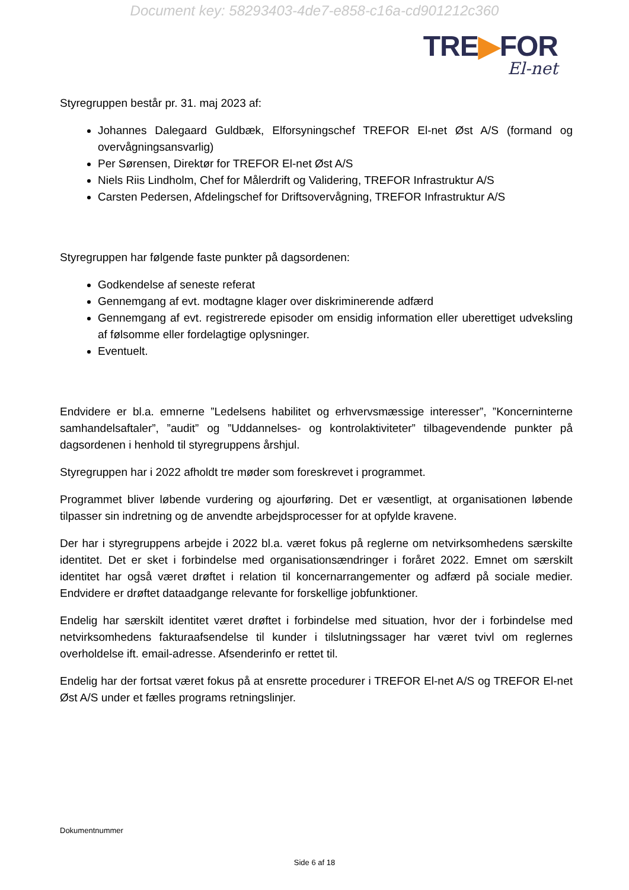Document key: 58293403-4de7-e858-c16a-cd901212c360
TRE▶FOR
El-net
Styregruppen består pr. 31. maj 2023 af:
Johannes Dalegaard Guldbæk, Elforsyningschef TREFOR El-net Øst A/S (formand og overvågningsansvarlig)
Per Sørensen, Direktør for TREFOR El-net Øst A/S
Niels Riis Lindholm, Chef for Målerdrift og Validering, TREFOR Infrastruktur A/S
Carsten Pedersen, Afdelingschef for Driftsovervågning, TREFOR Infrastruktur A/S
Styregruppen har følgende faste punkter på dagsordenen:
Godkendelse af seneste referat
Gennemgang af evt. modtagne klager over diskriminerende adfærd
Gennemgang af evt. registrerede episoder om ensidig information eller uberettiget udveksling af følsomme eller fordelagtige oplysninger.
Eventuelt.
Endvidere er bl.a. emnerne ”Ledelsens habilitet og erhvervsmæssige interesser”, ”Koncerninterne samhandelsaftaler”, ”audit” og ”Uddannelses- og kontrolaktiviteter” tilbagevendende punkter på dagsordenen i henhold til styregruppens årshjul.
Styregruppen har i 2022 afholdt tre møder som foreskrevet i programmet.
Programmet bliver løbende vurdering og ajourføring. Det er væsentligt, at organisationen løbende tilpasser sin indretning og de anvendte arbejdsprocesser for at opfylde kravene.
Der har i styregruppens arbejde i 2022 bl.a. været fokus på reglerne om netvirksomhedens særskilte identitet. Det er sket i forbindelse med organisationsændringer i foråret 2022. Emnet om særskilt identitet har også været drøftet i relation til koncernarrangementer og adfærd på sociale medier. Endvidere er drøftet dataadgange relevante for forskellige jobfunktioner.
Endelig har særskilt identitet været drøftet i forbindelse med situation, hvor der i forbindelse med netvirksomhedens fakturaafsendelse til kunder i tilslutningssager har været tvivl om reglernes overholdelse ift. email-adresse. Afsenderinfo er rettet til.
Endelig har der fortsat været fokus på at ensrette procedurer i TREFOR El-net A/S og TREFOR El-net Øst A/S under et fælles programs retningslinjer.
Dokumentnummer
Side 6 af 18